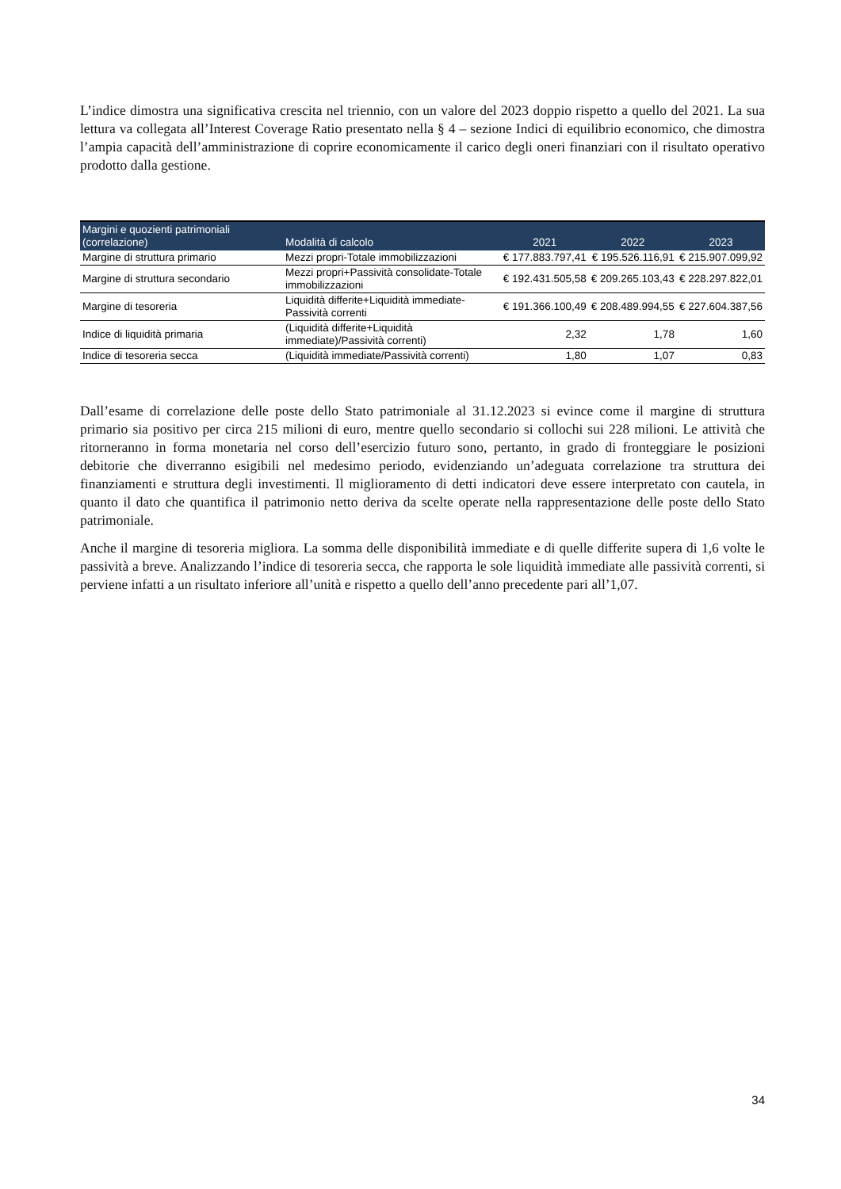L’indice dimostra una significativa crescita nel triennio, con un valore del 2023 doppio rispetto a quello del 2021. La sua lettura va collegata all’Interest Coverage Ratio presentato nella § 4 – sezione Indici di equilibrio economico, che dimostra l’ampia capacità dell’amministrazione di coprire economicamente il carico degli oneri finanziari con il risultato operativo prodotto dalla gestione.
| Margini e quozienti patrimoniali (correlazione) | Modalità di calcolo | 2021 | 2022 | 2023 |
| --- | --- | --- | --- | --- |
| Margine di struttura primario | Mezzi propri-Totale immobilizzazioni | € 177.883.797,41 | € 195.526.116,91 | € 215.907.099,92 |
| Margine di struttura secondario | Mezzi propri+Passività consolidate-Totale immobilizzazioni | € 192.431.505,58 | € 209.265.103,43 | € 228.297.822,01 |
| Margine di tesoreria | Liquidità differite+Liquidità immediate-Passività correnti | € 191.366.100,49 | € 208.489.994,55 | € 227.604.387,56 |
| Indice di liquidità primaria | (Liquidità differite+Liquidità immediate)/Passività correnti) | 2,32 | 1,78 | 1,60 |
| Indice di tesoreria secca | (Liquidità immediate/Passività correnti) | 1,80 | 1,07 | 0,83 |
Dall’esame di correlazione delle poste dello Stato patrimoniale al 31.12.2023 si evince come il margine di struttura primario sia positivo per circa 215 milioni di euro, mentre quello secondario si collochi sui 228 milioni. Le attività che ritorneranno in forma monetaria nel corso dell’esercizio futuro sono, pertanto, in grado di fronteggiare le posizioni debitorie che diverranno esigibili nel medesimo periodo, evidenziando un’adeguata correlazione tra struttura dei finanziamenti e struttura degli investimenti. Il miglioramento di detti indicatori deve essere interpretato con cautela, in quanto il dato che quantifica il patrimonio netto deriva da scelte operate nella rappresentazione delle poste dello Stato patrimoniale.
Anche il margine di tesoreria migliora. La somma delle disponibilità immediate e di quelle differite supera di 1,6 volte le passività a breve. Analizzando l’indice di tesoreria secca, che rapporta le sole liquidità immediate alle passività correnti, si perviene infatti a un risultato inferiore all’unità e rispetto a quello dell’anno precedente pari all’1,07.
34